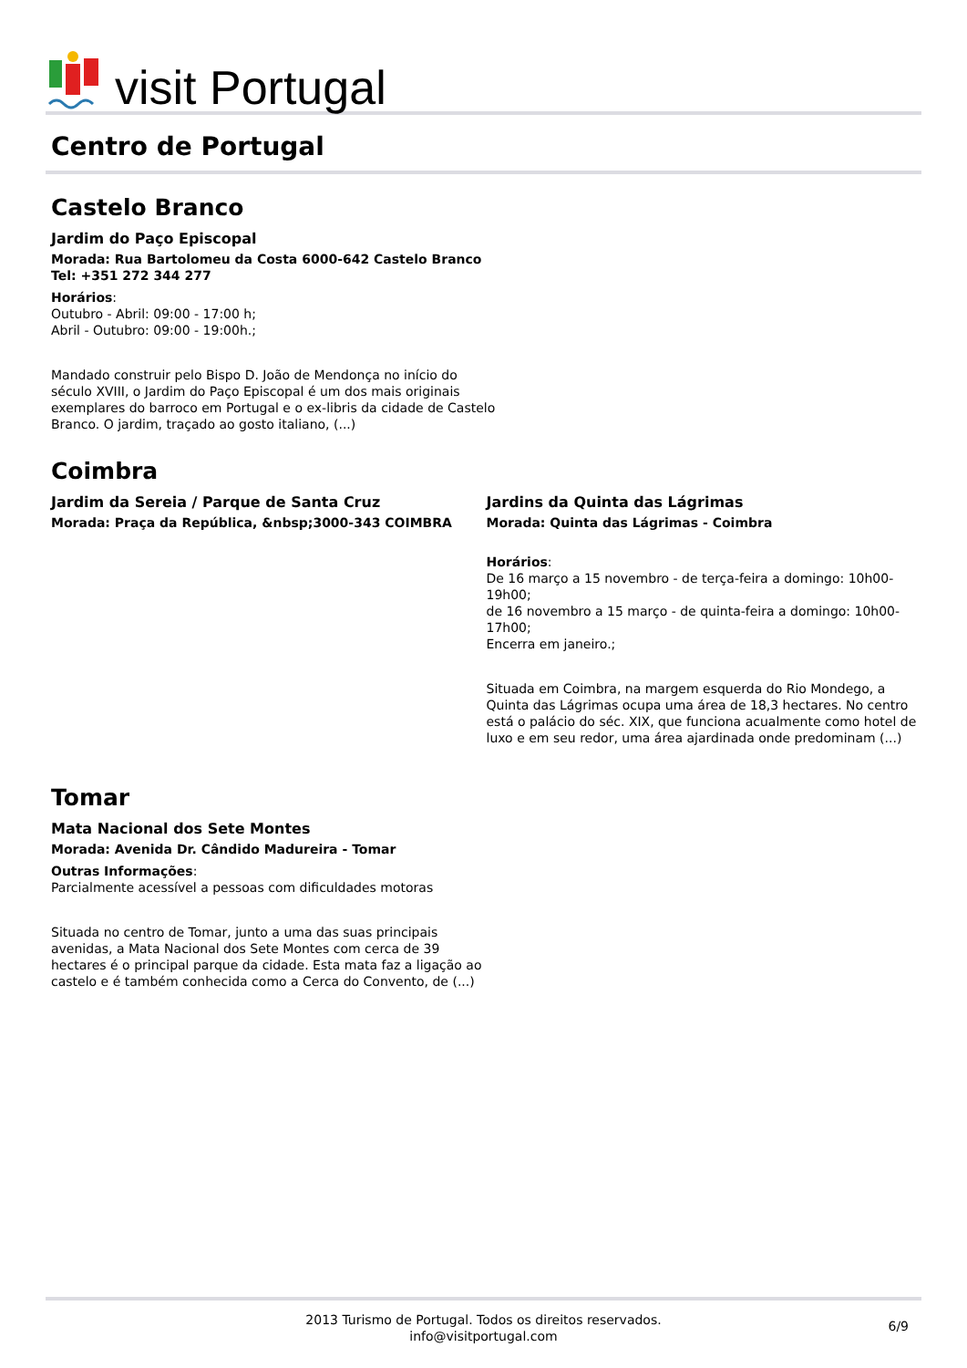visit Portugal
Centro de Portugal
Castelo Branco
Jardim do Paço Episcopal
Morada: Rua Bartolomeu da Costa 6000-642 Castelo Branco Tel: +351 272 344 277
Horários:
Outubro - Abril: 09:00 - 17:00 h;
Abril - Outubro: 09:00 - 19:00h.;
Mandado construir pelo Bispo D. João de Mendonça no início do século XVIII, o Jardim do Paço Episcopal é um dos mais originais exemplares do barroco em Portugal e o ex-libris da cidade de Castelo Branco. O jardim, traçado ao gosto italiano, (...)
Coimbra
Jardim da Sereia / Parque de Santa Cruz
Morada: Praça da República, &nbsp;3000-343 COIMBRA
Jardins da Quinta das Lágrimas
Morada: Quinta das Lágrimas - Coimbra
Horários:
De 16 março a 15 novembro - de terça-feira a domingo: 10h00-19h00;
de 16 novembro a 15 março - de quinta-feira a domingo: 10h00-17h00;
Encerra em janeiro.;
Situada em Coimbra, na margem esquerda do Rio Mondego, a Quinta das Lágrimas ocupa uma área de 18,3 hectares. No centro está o palácio do séc. XIX, que funciona acualmente como hotel de luxo e em seu redor, uma área ajardinada onde predominam (...)
Tomar
Mata Nacional dos Sete Montes
Morada: Avenida Dr. Cândido Madureira - Tomar
Outras Informações:
Parcialmente acessível a pessoas com dificuldades motoras
Situada no centro de Tomar, junto a uma das suas principais avenidas, a Mata Nacional dos Sete Montes com cerca de 39 hectares é o principal parque da cidade. Esta mata faz a ligação ao castelo e é também conhecida como a Cerca do Convento, de (...)
2013 Turismo de Portugal. Todos os direitos reservados.
info@visitportugal.com
6/9